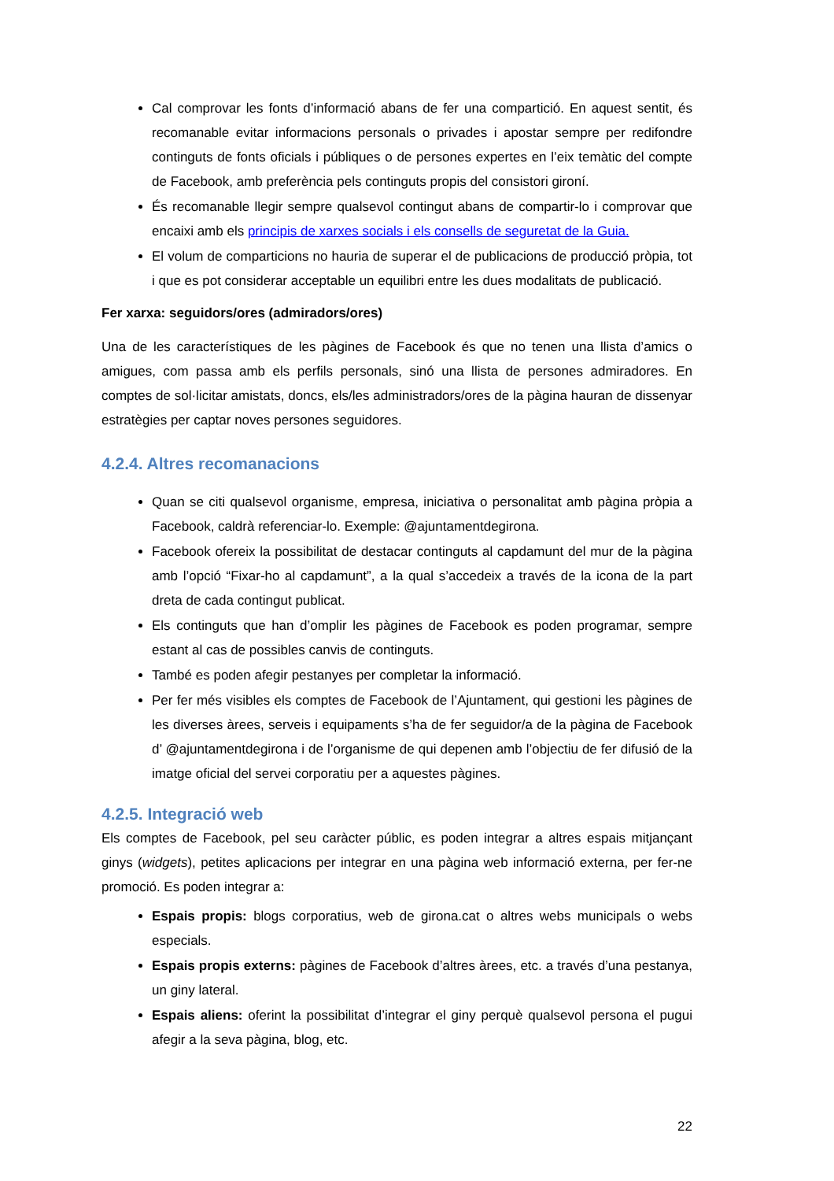Cal comprovar les fonts d’informació abans de fer una compartició. En aquest sentit, és recomanable evitar informacions personals o privades i apostar sempre per redifondre continguts de fonts oficials i públiques o de persones expertes en l’eix temàtic del compte de Facebook, amb preferència pels continguts propis del consistori gironí.
És recomanable llegir sempre qualsevol contingut abans de compartir-lo i comprovar que encaixi amb els principis de xarxes socials i els consells de seguretat de la Guia.
El volum de comparticions no hauria de superar el de publicacions de producció pròpia, tot i que es pot considerar acceptable un equilibri entre les dues modalitats de publicació.
Fer xarxa: seguidors/ores (admiradors/ores)
Una de les característiques de les pàgines de Facebook és que no tenen una llista d’amics o amigues, com passa amb els perfils personals, sinó una llista de persones admiradores. En comptes de sol·licitar amistats, doncs, els/les administradors/ores de la pàgina hauran de dissenyar estratègies per captar noves persones seguidores.
4.2.4. Altres recomanacions
Quan se citi qualsevol organisme, empresa, iniciativa o personalitat amb pàgina pròpia a Facebook, caldrà referenciar-lo. Exemple: @ajuntamentdegirona.
Facebook ofereix la possibilitat de destacar continguts al capdamunt del mur de la pàgina amb l’opció “Fixar-ho al capdamunt”, a la qual s’accedeix a través de la icona de la part dreta de cada contingut publicat.
Els continguts que han d’omplir les pàgines de Facebook es poden programar, sempre estant al cas de possibles canvis de continguts.
També es poden afegir pestanyes per completar la informació.
Per fer més visibles els comptes de Facebook de l’Ajuntament, qui gestioni les pàgines de les diverses àrees, serveis i equipaments s’ha de fer seguidor/a de la pàgina de Facebook d’ @ajuntamentdegirona i de l’organisme de qui depenen amb l’objectiu de fer difusió de la imatge oficial del servei corporatiu per a aquestes pàgines.
4.2.5. Integració web
Els comptes de Facebook, pel seu caràcter públic, es poden integrar a altres espais mitjançant ginys (widgets), petites aplicacions per integrar en una pàgina web informació externa, per fer-ne promoció. Es poden integrar a:
Espais propis: blogs corporatius, web de girona.cat o altres webs municipals o webs especials.
Espais propis externs: pàgines de Facebook d’altres àrees, etc. a través d’una pestanya, un giny lateral.
Espais aliens: oferint la possibilitat d’integrar el giny perquè qualsevol persona el pugui afegir a la seva pàgina, blog, etc.
22